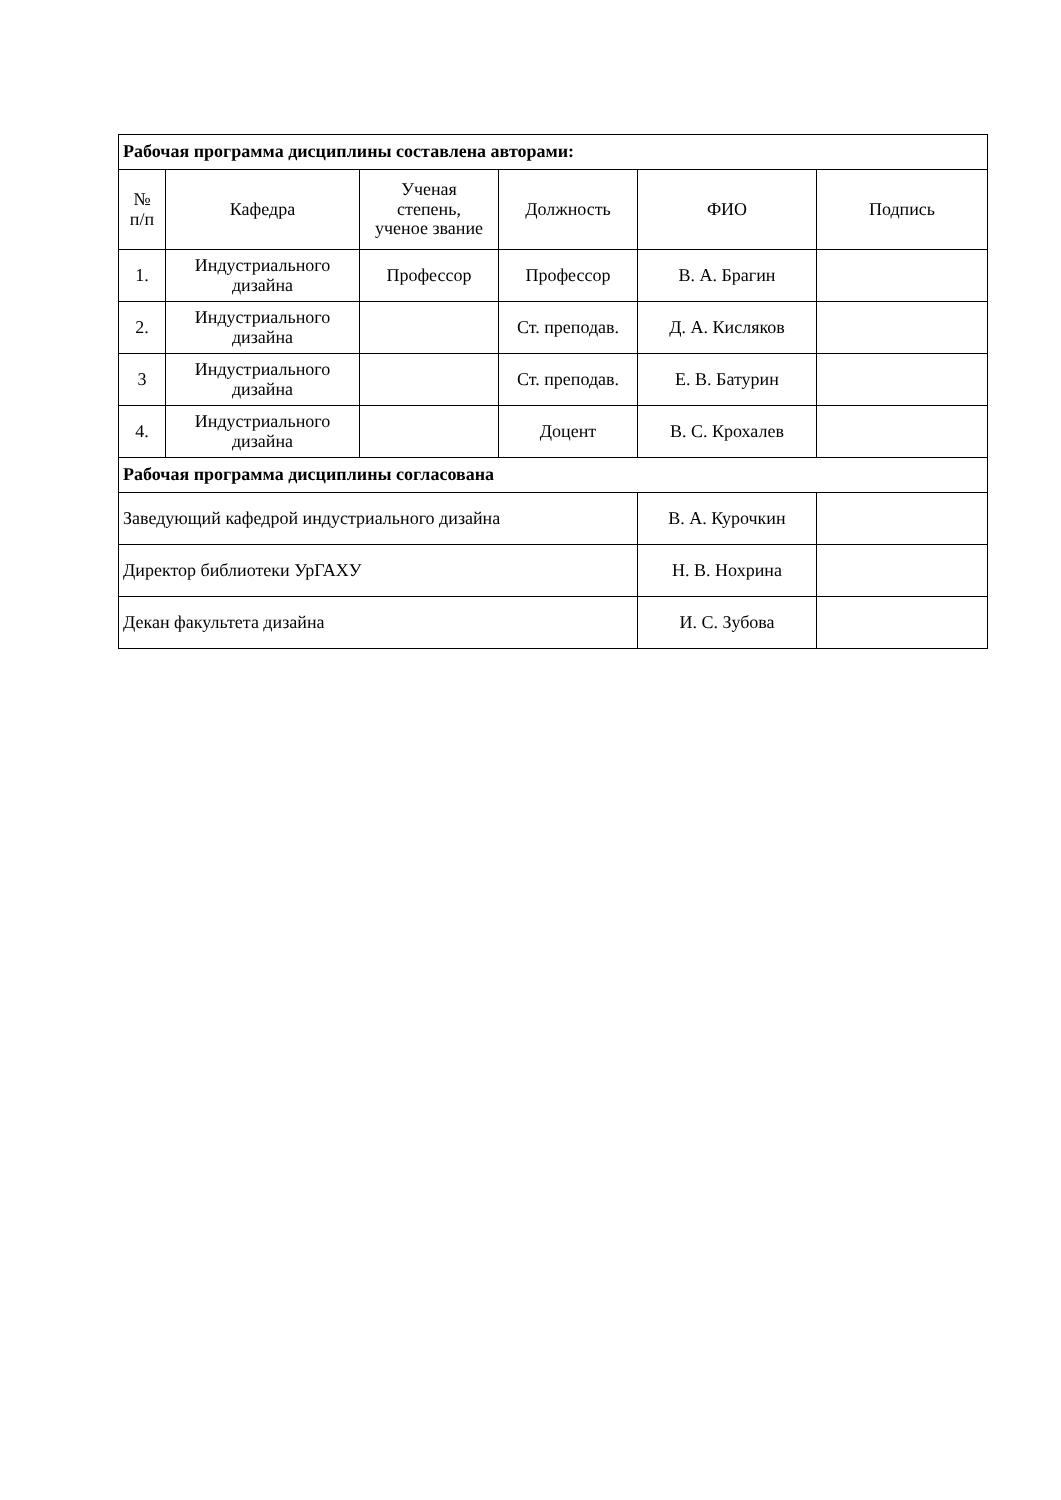| Рабочая программа дисциплины составлена авторами: | | | | | |
| № п/п | Кафедра | Ученая степень, ученое звание | Должность | ФИО | Подпись |
| 1. | Индустриального дизайна | Профессор | Профессор | В. А. Брагин | |
| 2. | Индустриального дизайна | | Ст. преподав. | Д. А. Кисляков | |
| 3 | Индустриального дизайна | | Ст. преподав. | Е. В. Батурин | |
| 4. | Индустриального дизайна | | Доцент | В. С. Крохалев | |
| Рабочая программа дисциплины согласована | | | | | |
| Заведующий кафедрой индустриального дизайна | | | | В. А. Курочкин | |
| Директор библиотеки УрГАХУ | | | | Н. В. Нохрина | |
| Декан факультета дизайна | | | | И. С. Зубова | |